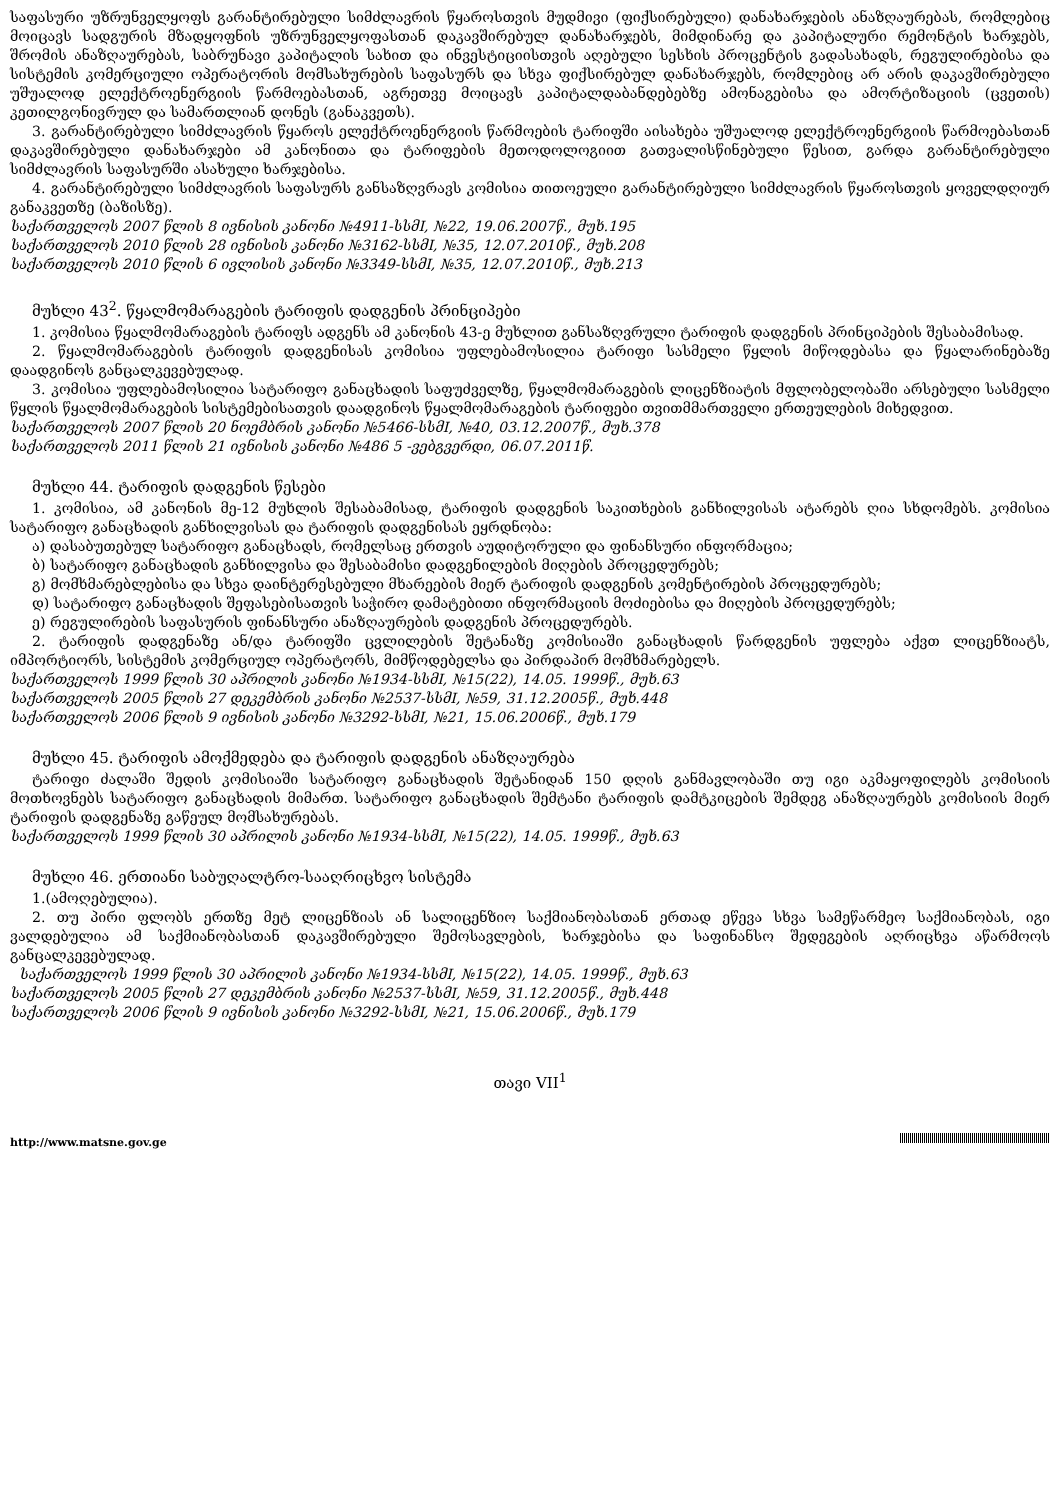საფასური უზრუნველყოფს გარანტირებული სიმძლავრის წყაროსთვის მუდმივი (ფიქსირებული) დანახარჯების ანაზღაურებას, რომლებიც მოიცავს სადგურის მზადყოფნის უზრუნველყოფასთან დაკავშირებულ დანახარჯებს, მიმდინარე და კაპიტალური რემონტის ხარჯებს, შრომის ანაზღაურებას, საბრუნავი კაპიტალის სახით და ინვესტიციისთვის აღებული სესხის პროცენტის გადასახადს, რეგულირებისა და სისტემის კომერციული ოპერატორის მომსახურების საფასურს და სხვა ფიქსირებულ დანახარჯებს, რომლებიც არ არის დაკავშირებული უშუალოდ ელექტროენერგიის წარმოებასთან, აგრეთვე მოიცავს კაპიტალდაბანდებებზე ამონაგებისა და ამორტიზაციის (ცვეთის) კეთილგონივრულ და სამართლიან დონეს (განაკვეთს).
3. გარანტირებული სიმძლავრის წყაროს ელექტროენერგიის წარმოების ტარიფში აისახება უშუალოდ ელექტროენერგიის წარმოებასთან დაკავშირებული დანახარჯები ამ კანონითა და ტარიფების მეთოდოლოგიით გათვალისწინებული წესით, გარდა გარანტირებული სიმძლავრის საფასურში ასახული ხარჯებისა.
4. გარანტირებული სიმძლავრის საფასურს განსაზღვრავს კომისია თითოეული გარანტირებული სიმძლავრის წყაროსთვის ყოველდღიურ განაკვეთზე (ბაზისზე).
საქართველოს 2007 წლის 8 ივნისის კანონი №4911-სსმI, №22, 19.06.2007წ., მუხ.195
საქართველოს 2010 წლის 28 ივნისის კანონი №3162-სსმI, №35, 12.07.2010წ., მუხ.208
საქართველოს 2010 წლის 6 ივლისის კანონი №3349-სსმI, №35, 12.07.2010წ., მუხ.213
მუხლი 43<sup>2</sup>. წყალმომარაგების ტარიფის დადგენის პრინციპები
1. კომისია წყალმომარაგების ტარიფს ადგენს ამ კანონის 43-ე მუხლით განსაზღვრული ტარიფის დადგენის პრინციპების შესაბამისად.
2. წყალმომარაგების ტარიფის დადგენისას კომისია უფლებამოსილია ტარიფი სასმელი წყლის მიწოდებასა და წყალარინებაზე დაადგინოს განცალკევებულად.
3. კომისია უფლებამოსილია სატარიფო განაცხადის საფუძველზე, წყალმომარაგების ლიცენზიატის მფლობელობაში არსებული სასმელი წყლის წყალმომარაგების სისტემებისათვის დაადგინოს წყალმომარაგების ტარიფები თვითმმართველი ერთეულების მიხედვით.
საქართველოს 2007 წლის 20 ნოემბრის კანონი №5466-სსმI, №40, 03.12.2007წ., მუხ.378
საქართველოს 2011 წლის 21 ივნისის კანონი №486 5 -ვებგვერდი, 06.07.2011წ.
მუხლი 44. ტარიფის დადგენის წესები
1. კომისია, ამ კანონის მე-12 მუხლის შესაბამისად, ტარიფის დადგენის საკითხების განხილვისას ატარებს ღია სხდომებს. კომისია სატარიფო განაცხადის განხილვისას და ტარიფის დადგენისას ეყრდნობა:
ა) დასაბუთებულ სატარიფო განაცხადს, რომელსაც ერთვის აუდიტორული და ფინანსური ინფორმაცია;
ბ) სატარიფო განაცხადის განხილვისა და შესაბამისი დადგენილების მიღების პროცედურებს;
გ) მომხმარებლებისა და სხვა დაინტერესებული მხარეების მიერ ტარიფის დადგენის კომენტირების პროცედურებს;
დ) სატარიფო განაცხადის შეფასებისათვის საჭირო დამატებითი ინფორმაციის მოძიებისა და მიღების პროცედურებს;
ე) რეგულირების საფასურის ფინანსური ანაზღაურების დადგენის პროცედურებს.
2. ტარიფის დადგენაზე ან/და ტარიფში ცვლილების შეტანაზე კომისიაში განაცხადის წარდგენის უფლება აქვთ ლიცენზიატს, იმპორტიორს, სისტემის კომერციულ ოპერატორს, მიმწოდებელსა და პირდაპირ მომხმარებელს.
საქართველოს 1999 წლის 30 აპრილის კანონი №1934-სსმI, №15(22), 14.05. 1999წ., მუხ.63
საქართველოს 2005 წლის 27 დეკემბრის კანონი №2537-სსმI, №59, 31.12.2005წ., მუხ.448
საქართველოს 2006 წლის 9 ივნისის კანონი №3292-სსმI, №21, 15.06.2006წ., მუხ.179
მუხლი 45. ტარიფის ამოქმედება და ტარიფის დადგენის ანაზღაურება
ტარიფი ძალაში შედის კომისიაში სატარიფო განაცხადის შეტანიდან 150 დღის განმავლობაში თუ იგი აკმაყოფილებს კომისიის მოთხოვნებს სატარიფო განაცხადის მიმართ. სატარიფო განაცხადის შემტანი ტარიფის დამტკიცების შემდეგ ანაზღაურებს კომისიის მიერ ტარიფის დადგენაზე გაწეულ მომსახურებას.
საქართველოს 1999 წლის 30 აპრილის კანონი №1934-სსმI, №15(22), 14.05. 1999წ., მუხ.63
მუხლი 46. ერთიანი საბუღალტრო-სააღრიცხვო სისტემა
1.(ამოღებულია).
2. თუ პირი ფლობს ერთზე მეტ ლიცენზიას ან სალიცენზიო საქმიანობასთან ერთად ეწევა სხვა სამეწარმეო საქმიანობას, იგი ვალდებულია ამ საქმიანობასთან დაკავშირებული შემოსავლების, ხარჯებისა და საფინანსო შედეგების აღრიცხვა აწარმოოს განცალკევებულად.
საქართველოს 1999 წლის 30 აპრილის კანონი №1934-სსმI, №15(22), 14.05. 1999წ., მუხ.63
საქართველოს 2005 წლის 27 დეკემბრის კანონი №2537-სსმI, №59, 31.12.2005წ., მუხ.448
საქართველოს 2006 წლის 9 ივნისის კანონი №3292-სსმI, №21, 15.06.2006წ., მუხ.179
თავი VII<sup>1</sup>
http://www.matsne.gov.ge